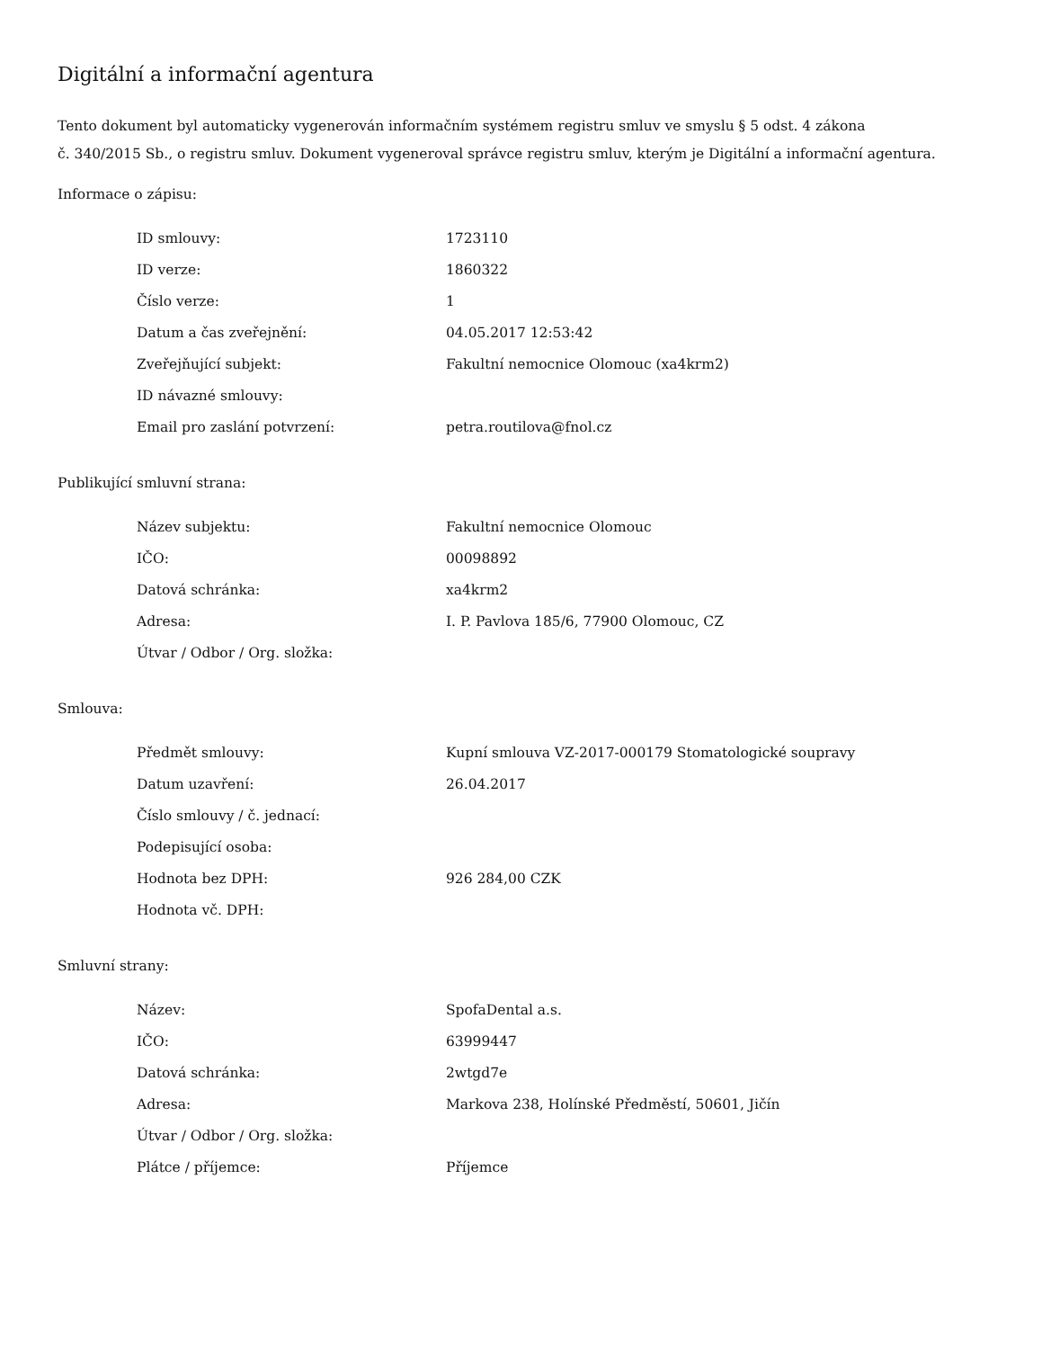Digitální a informační agentura
Tento dokument byl automaticky vygenerován informačním systémem registru smluv ve smyslu § 5 odst. 4 zákona
č. 340/2015 Sb., o registru smluv. Dokument vygeneroval správce registru smluv, kterým je Digitální a informační agentura.
Informace o zápisu:
| ID smlouvy: | 1723110 |
| ID verze: | 1860322 |
| Číslo verze: | 1 |
| Datum a čas zveřejnění: | 04.05.2017 12:53:42 |
| Zveřejňující subjekt: | Fakultní nemocnice Olomouc (xa4krm2) |
| ID návazné smlouvy: | |
| Email pro zaslání potvrzení: | petra.routilova@fnol.cz |
Publikující smluvní strana:
| Název subjektu: | Fakultní nemocnice Olomouc |
| IČO: | 00098892 |
| Datová schránka: | xa4krm2 |
| Adresa: | I. P. Pavlova 185/6, 77900 Olomouc, CZ |
| Útvar / Odbor / Org. složka: | |
Smlouva:
| Předmět smlouvy: | Kupní smlouva VZ-2017-000179 Stomatologické soupravy |
| Datum uzavření: | 26.04.2017 |
| Číslo smlouvy / č. jednací: | |
| Podepisující osoba: | |
| Hodnota bez DPH: | 926 284,00 CZK |
| Hodnota vč. DPH: | |
Smluvní strany:
| Název: | SpofaDental a.s. |
| IČO: | 63999447 |
| Datová schránka: | 2wtgd7e |
| Adresa: | Markova 238, Holínské Předměstí, 50601, Jičín |
| Útvar / Odbor / Org. složka: | |
| Plátce / příjemce: | Příjemce |